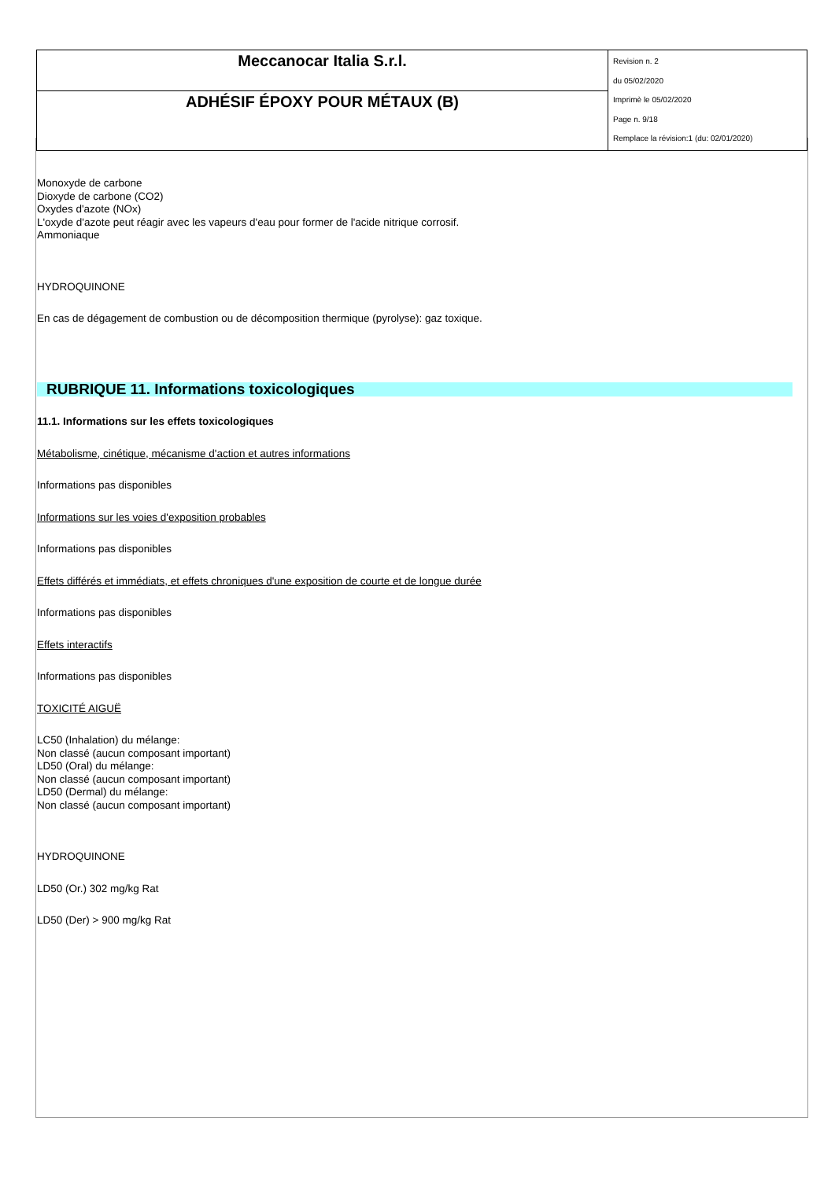| Meccanocar Italia S.r.l. | Revision n. 2 du 05/02/2020 Imprimè le 05/02/2020 Page n. 9/18 Remplace la révision:1 (du: 02/01/2020) |
| ADHÉSIF ÉPOXY POUR MÉTAUX (B) | |
Monoxyde de carbone
Dioxyde de carbone (CO2)
Oxydes d'azote (NOx)
L'oxyde d'azote peut réagir avec les vapeurs d'eau pour former de l'acide nitrique corrosif.
Ammoniaque
HYDROQUINONE
En cas de dégagement de combustion ou de décomposition thermique (pyrolyse): gaz toxique.
RUBRIQUE 11. Informations toxicologiques
11.1. Informations sur les effets toxicologiques
Métabolisme, cinétique, mécanisme d'action et autres informations
Informations pas disponibles
Informations sur les voies d'exposition probables
Informations pas disponibles
Effets différés et immédiats, et effets chroniques d'une exposition de courte et de longue durée
Informations pas disponibles
Effets interactifs
Informations pas disponibles
TOXICITÉ AIGUË
LC50 (Inhalation) du mélange:
Non classé (aucun composant important)
LD50 (Oral) du mélange:
Non classé (aucun composant important)
LD50 (Dermal) du mélange:
Non classé (aucun composant important)
HYDROQUINONE
LD50 (Or.) 302 mg/kg Rat
LD50 (Der) > 900 mg/kg Rat